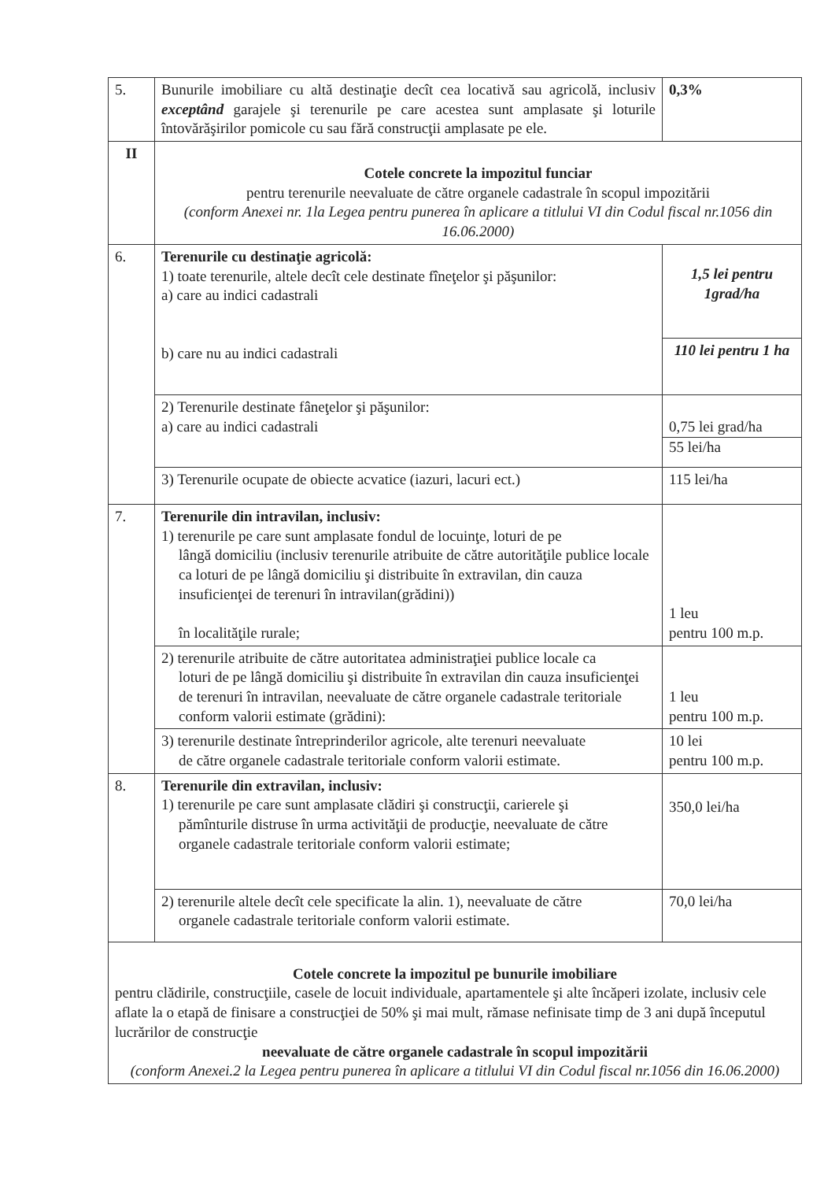| 5. | Bunurile imobiliare cu altă destinaţie decît cea locativă sau agricolă, inclusiv exceptând garajele şi terenurile pe care acestea sunt amplasate şi loturile întovărăşirilor pomicole cu sau fără construcţii amplasate pe ele. | 0,3% |
| II | Cotele concrete la impozitul funciar pentru terenurile neevaluate de către organele cadastrale în scopul impozitării (conform Anexei nr. 1la Legea pentru punerea în aplicare a titlului VI din Codul fiscal nr.1056 din 16.06.2000) | |
| 6. | Terenurile cu destinaţie agricolă: 1) toate terenurile, altele decît cele destinate fîneţelor şi păşunilor: a) care au indici cadastrali b) care nu au indici cadastrali | 1,5 lei pentru 1grad/ha |
| | | 110 lei pentru 1 ha |
| | 2) Terenurile destinate fâneţelor şi păşunilor: a) care au indici cadastrali | 0,75 lei grad/ha 55 lei/ha |
| | 3) Terenurile ocupate de obiecte acvatice (iazuri, lacuri ect.) | 115 lei/ha |
| 7. | Terenurile din intravilan, inclusiv: 1) terenurile pe care sunt amplasate fondul de locuinţe, loturi de pe lângă domiciliu (inclusiv terenurile atribuite de către autorităţile publice locale ca loturi de pe lângă domiciliu şi distribuite în extravilan, din cauza insuficienţei de terenuri în intravilan(grădini)) în localităţile rurale; | 1 leu pentru 100 m.p. |
| | 2) terenurile atribuite de către autoritatea administraţiei publice locale ca loturi de pe lângă domiciliu şi distribuite în extravilan din cauza insuficienţei de terenuri în intravilan, neevaluate de către organele cadastrale teritoriale conform valorii estimate (grădini): | 1 leu pentru 100 m.p. |
| | 3) terenurile destinate întreprinderilor agricole, alte terenuri neevaluate de către organele cadastrale teritoriale conform valorii estimate. | 10 lei pentru 100 m.p. |
| 8. | Terenurile din extravilan, inclusiv: 1) terenurile pe care sunt amplasate clădiri şi construcţii, carierele şi pămînturile distruse în urma activităţii de producţie, neevaluate de către organele cadastrale teritoriale conform valorii estimate; | 350,0 lei/ha |
| | 2) terenurile altele decît cele specificate la alin. 1), neevaluate de către organele cadastrale teritoriale conform valorii estimate. | 70,0 lei/ha |
| Cotele concrete la impozitul pe bunurile imobiliare pentru clădirile, construcţiile, casele de locuit individuale, apartamentele şi alte încăperi izolate, inclusiv cele aflate la o etapă de finisare a construcţiei de 50% şi mai mult, rămase nefinisate timp de 3 ani după începutul lucrărilor de construcţie neevaluate de către organele cadastrale în scopul impozitării (conform Anexei.2 la Legea pentru punerea în aplicare a titlului VI din Codul fiscal nr.1056 din 16.06.2000) | | |